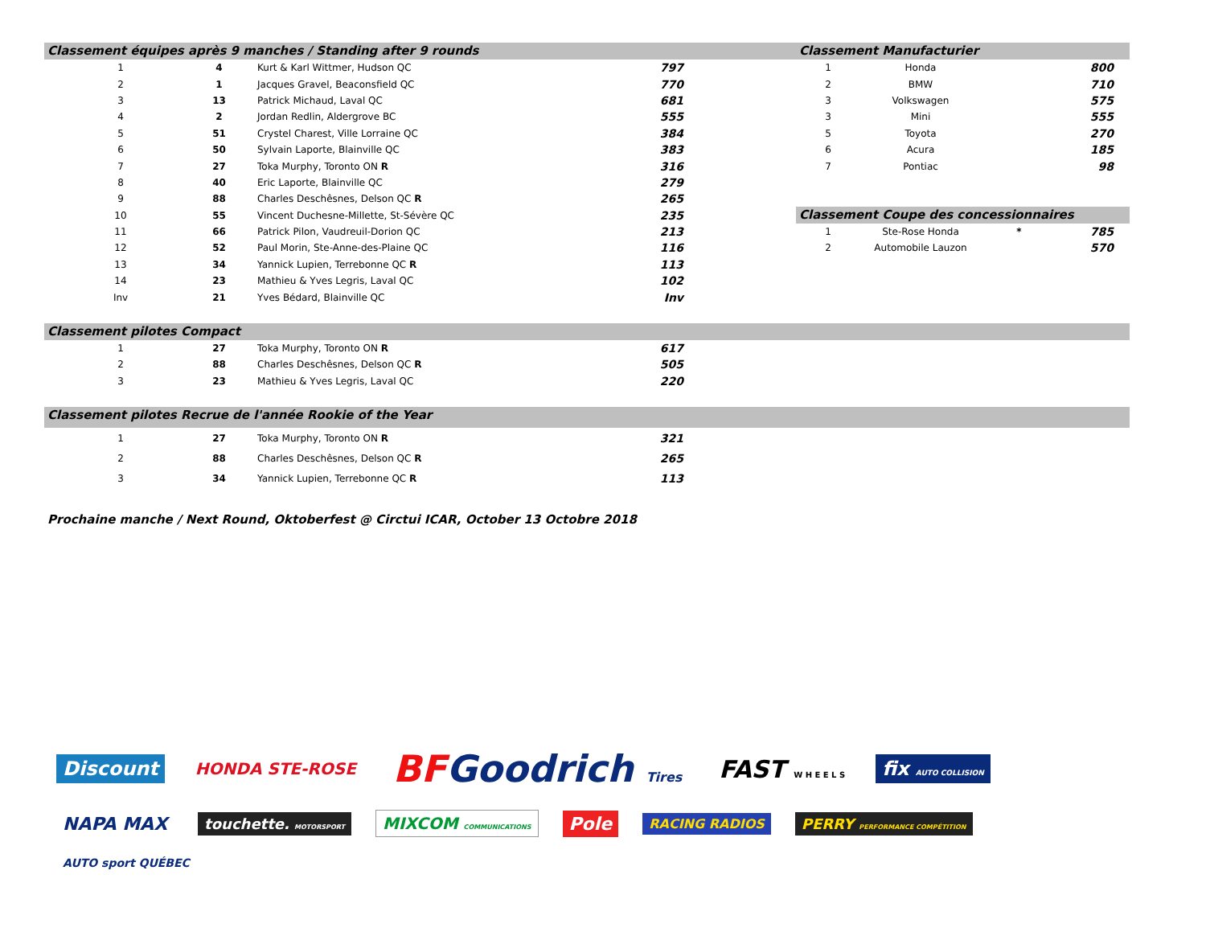Classement équipes après 9 manches / Standing after 9 rounds
| 1 | 4 | Kurt & Karl Wittmer, Hudson QC | 797 |
| 2 | 1 | Jacques Gravel, Beaconsfield QC | 770 |
| 3 | 13 | Patrick Michaud, Laval QC | 681 |
| 4 | 2 | Jordan Redlin, Aldergrove BC | 555 |
| 5 | 51 | Crystel Charest, Ville Lorraine QC | 384 |
| 6 | 50 | Sylvain Laporte, Blainville QC | 383 |
| 7 | 27 | Toka Murphy, Toronto ON R | 316 |
| 8 | 40 | Eric Laporte, Blainville QC | 279 |
| 9 | 88 | Charles Deschêsnes, Delson QC R | 265 |
| 10 | 55 | Vincent Duchesne-Millette, St-Sévère QC | 235 |
| 11 | 66 | Patrick Pilon, Vaudreuil-Dorion QC | 213 |
| 12 | 52 | Paul Morin, Ste-Anne-des-Plaine QC | 116 |
| 13 | 34 | Yannick Lupien, Terrebonne QC R | 113 |
| 14 | 23 | Mathieu & Yves Legris, Laval QC | 102 |
| Inv | 21 | Yves Bédard, Blainville QC | Inv |
Classement Manufacturier
| 1 | Honda | | 800 |
| 2 | BMW | | 710 |
| 3 | Volkswagen | | 575 |
| 3 | Mini | | 555 |
| 5 | Toyota | | 270 |
| 6 | Acura | | 185 |
| 7 | Pontiac | | 98 |
Classement Coupe des concessionnaires
| 1 | Ste-Rose Honda | * | 785 |
| 2 | Automobile Lauzon | | 570 |
Classement pilotes Compact
| 1 | 27 | Toka Murphy, Toronto ON R | 617 |
| 2 | 88 | Charles Deschêsnes, Delson QC R | 505 |
| 3 | 23 | Mathieu & Yves Legris, Laval QC | 220 |
Classement pilotes Recrue de l'année Rookie of the Year
| 1 | 27 | Toka Murphy, Toronto ON R | 321 |
| 2 | 88 | Charles Deschêsnes, Delson QC R | 265 |
| 3 | 34 | Yannick Lupien, Terrebonne QC R | 113 |
Prochaine manche / Next Round, Oktoberfest @ Circtui ICAR, October 13 Octobre 2018
Discount HONDA STE-ROSE BFGoodrich Tires FAST W H E E L S fix AUTO COLLISION NAPA MAX touchette. MOTORSPORT MIXCOM COMMUNICATIONS Pole RACING RADIOS PERRY PERFORMANCE COMPÉTITION AUTO sport QUÉBEC